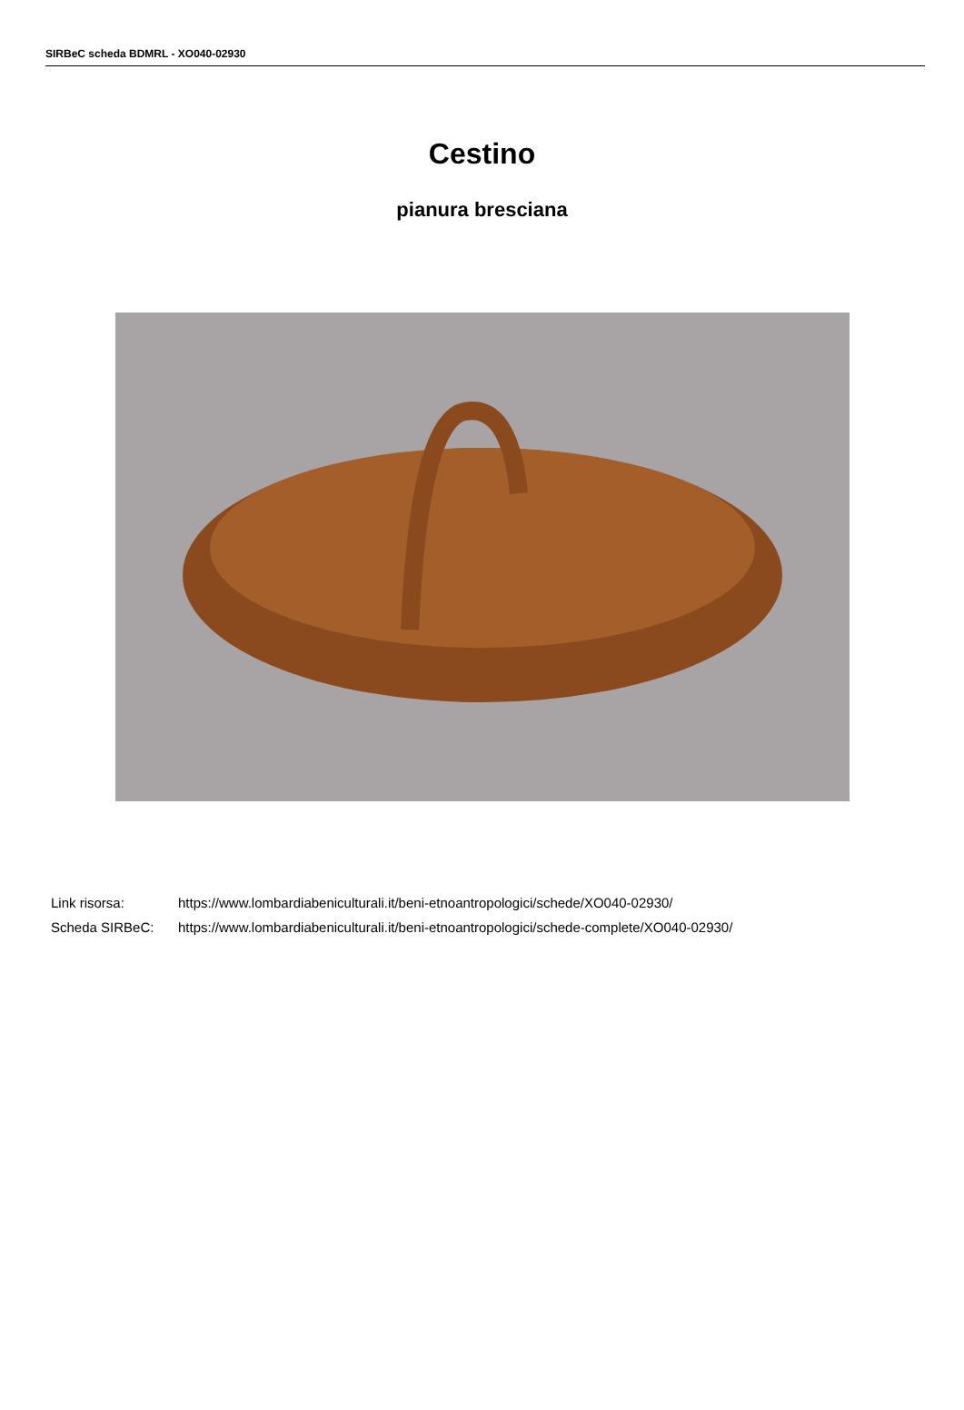SIRBeC scheda BDMRL - XO040-02930
Cestino
pianura bresciana
Link risorsa: https://www.lombardiabeniculturali.it/beni-etnoantropologici/schede/XO040-02930/
Scheda SIRBeC: https://www.lombardiabeniculturali.it/beni-etnoantropologici/schede-complete/XO040-02930/